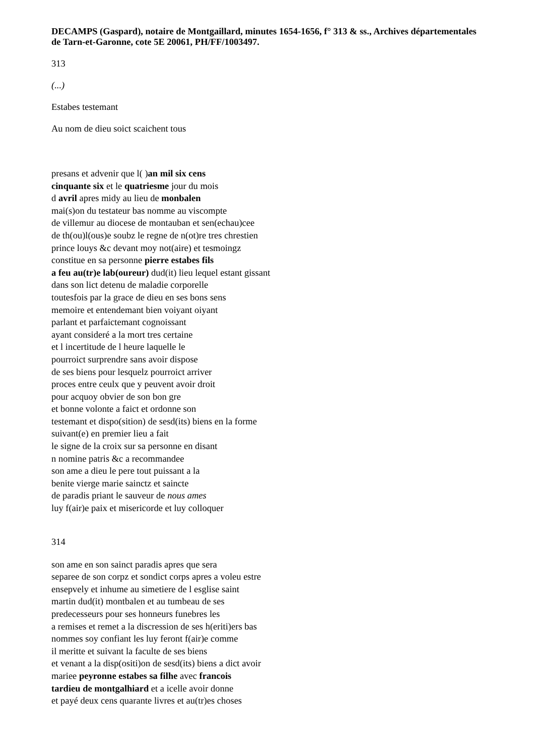DECAMPS (Gaspard), notaire de Montgaillard, minutes 1654-1656, f° 313 & ss., Archives départementales de Tarn-et-Garonne, cote 5E 20061, PH/FF/1003497.
313
(...)
Estabes testemant
Au nom de dieu soict scaichent tous
presans et advenir que l( )an mil six cens
cinquante six et le quatriesme jour du mois
d avril apres midy au lieu de monbalen
mai(s)on du testateur bas nomme au viscompte
de villemur au diocese de montauban et sen(echau)cee
de th(ou)l(ous)e soubz le regne de n(ot)re tres chrestien
prince louys &c devant moy not(aire) et tesmoingz
constitue en sa personne pierre estabes fils
a feu au(tr)e lab(oureur) dud(it) lieu lequel estant gissant
dans son lict detenu de maladie corporelle
toutesfois par la grace de dieu en ses bons sens
memoire et entendemant bien voiyant oiyant
parlant et parfaictemant cognoissant
ayant consideré a la mort tres certaine
et l incertitude de l heure laquelle le
pourroict surprendre sans avoir dispose
de ses biens pour lesquelz pourroict arriver
proces entre ceulx que y peuvent avoir droit
pour acquoy obvier de son bon gre
et bonne volonte a faict et ordonne son
testemant et dispo(sition) de sesd(its) biens en la forme
suivant(e) en premier lieu a fait
le signe de la croix sur sa personne en disant
n nomine patris &c a recommandee
son ame a dieu le pere tout puissant a la
benite vierge marie sainctz et saincte
de paradis priant le sauveur de nous ames
luy f(air)e paix et misericorde et luy colloquer
314
son ame en son sainct paradis apres que sera
separee de son corpz et sondict corps apres a voleu estre
ensepvely et inhume au simetiere de l esglise saint
martin dud(it) montbalen et au tumbeau de ses
predecesseurs pour ses honneurs funebres les
a remises et remet a la discression de ses h(eriti)ers bas
nommes soy confiant les luy feront f(air)e comme
il meritte et suivant la faculte de ses biens
et venant a la disp(ositi)on de sesd(its) biens a dict avoir
mariee peyronne estabes sa filhe avec francois
tardieu de montgalhiard et a icelle avoir donne
et payé deux cens quarante livres et au(tr)es choses